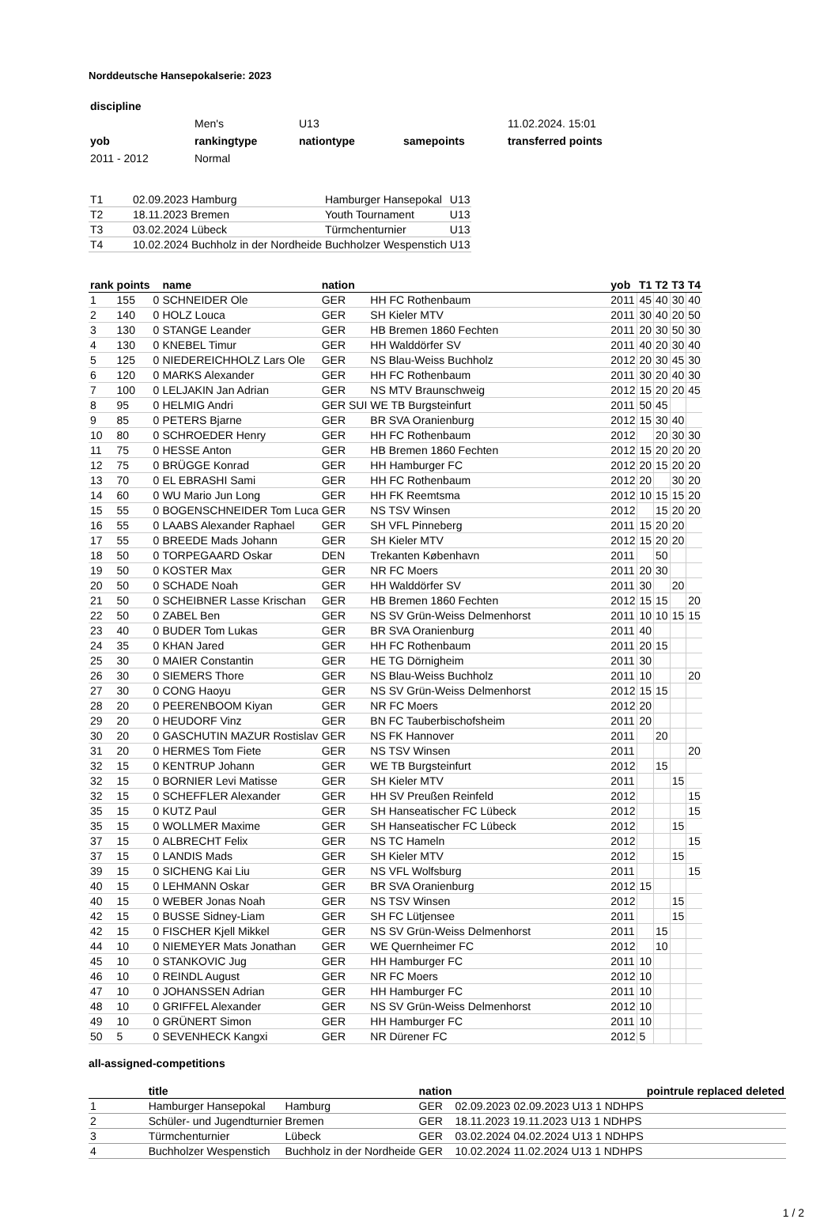Norddeutsche Hansepokalserie: 2023
| discipline | | | | |
| | Men's | U13 | | 11.02.2024. 15:01 |
| yob | rankingtype | nationtype | samepoints | transferred points |
| 2011 - 2012 | Normal | | | |
| T1 | 02.09.2023 Hamburg | Hamburger Hansepokal | U13 |
| T2 | 18.11.2023 Bremen | Youth Tournament | U13 |
| T3 | 03.02.2024 Lübeck | Türmchenturnier | U13 |
| T4 | 10.02.2024 Buchholz in der Nordheide | Buchholzer Wespenstich | U13 |
| rank | points | | name | nation | | yob | T1 | T2 | T3 | T4 |
| --- | --- | --- | --- | --- | --- | --- | --- | --- | --- | --- |
| 1 | 155 | 0 | SCHNEIDER Ole | GER | HH FC Rothenbaum | 2011 | 45 | 40 | 30 | 40 |
| 2 | 140 | 0 | HOLZ Louca | GER | SH Kieler MTV | 2011 | 30 | 40 | 20 | 50 |
| 3 | 130 | 0 | STANGE Leander | GER | HB Bremen 1860 Fechten | 2011 | 20 | 30 | 50 | 30 |
| 4 | 130 | 0 | KNEBEL Timur | GER | HH Walddörfer SV | 2011 | 40 | 20 | 30 | 40 |
| 5 | 125 | 0 | NIEDEREICHHOLZ Lars Ole | GER | NS Blau-Weiss Buchholz | 2012 | 20 | 30 | 45 | 30 |
| 6 | 120 | 0 | MARKS Alexander | GER | HH FC Rothenbaum | 2011 | 30 | 20 | 40 | 30 |
| 7 | 100 | 0 | LELJAKIN Jan Adrian | GER | NS MTV Braunschweig | 2012 | 15 | 20 | 20 | 45 |
| 8 | 95 | 0 | HELMIG Andri | GER SUI | WE TB Burgsteinfurt | 2011 | 50 | 45 | | |
| 9 | 85 | 0 | PETERS Bjarne | GER | BR SVA Oranienburg | 2012 | 15 | 30 | 40 | |
| 10 | 80 | 0 | SCHROEDER Henry | GER | HH FC Rothenbaum | 2012 | | 20 | 30 | 30 |
| 11 | 75 | 0 | HESSE Anton | GER | HB Bremen 1860 Fechten | 2012 | 15 | 20 | 20 | 20 |
| 12 | 75 | 0 | BRÜGGE Konrad | GER | HH Hamburger FC | 2012 | 20 | 15 | 20 | 20 |
| 13 | 70 | 0 | EL EBRASHI Sami | GER | HH FC Rothenbaum | 2012 | 20 | | 30 | 20 |
| 14 | 60 | 0 | WU Mario Jun Long | GER | HH FK Reemtsma | 2012 | 10 | 15 | 15 | 20 |
| 15 | 55 | 0 | BOGENSCHNEIDER Tom Luca | GER | NS TSV Winsen | 2012 | | 15 | 20 | 20 |
| 16 | 55 | 0 | LAABS Alexander Raphael | GER | SH VFL Pinneberg | 2011 | 15 | 20 | 20 | |
| 17 | 55 | 0 | BREEDE Mads Johann | GER | SH Kieler MTV | 2012 | 15 | 20 | 20 | |
| 18 | 50 | 0 | TORPEGAARD Oskar | DEN | Trekanten København | 2011 | | 50 | | |
| 19 | 50 | 0 | KOSTER Max | GER | NR FC Moers | 2011 | 20 | 30 | | |
| 20 | 50 | 0 | SCHADE Noah | GER | HH Walddörfer SV | 2011 | 30 | | 20 | |
| 21 | 50 | 0 | SCHEIBNER Lasse Krischan | GER | HB Bremen 1860 Fechten | 2012 | 15 | 15 | | 20 |
| 22 | 50 | 0 | ZABEL Ben | GER | NS SV Grün-Weiss Delmenhorst | 2011 | 10 | 10 | 15 | 15 |
| 23 | 40 | 0 | BUDER Tom Lukas | GER | BR SVA Oranienburg | 2011 | 40 | | | |
| 24 | 35 | 0 | KHAN Jared | GER | HH FC Rothenbaum | 2011 | 20 | 15 | | |
| 25 | 30 | 0 | MAIER Constantin | GER | HE TG Dörnigheim | 2011 | 30 | | | |
| 26 | 30 | 0 | SIEMERS Thore | GER | NS Blau-Weiss Buchholz | 2011 | 10 | | | 20 |
| 27 | 30 | 0 | CONG Haoyu | GER | NS SV Grün-Weiss Delmenhorst | 2012 | 15 | 15 | | |
| 28 | 20 | 0 | PEERENBOOM Kiyan | GER | NR FC Moers | 2012 | 20 | | | |
| 29 | 20 | 0 | HEUDORF Vinz | GER | BN FC Tauberbischofsheim | 2011 | 20 | | | |
| 30 | 20 | 0 | GASCHUTIN MAZUR Rostislav | GER | NS FK Hannover | 2011 | | 20 | | |
| 31 | 20 | 0 | HERMES Tom Fiete | GER | NS TSV Winsen | 2011 | | | | 20 |
| 32 | 15 | 0 | KENTRUP Johann | GER | WE TB Burgsteinfurt | 2012 | | 15 | | |
| 32 | 15 | 0 | BORNIER Levi Matisse | GER | SH Kieler MTV | 2011 | | | 15 | |
| 32 | 15 | 0 | SCHEFFLER Alexander | GER | HH SV Preußen Reinfeld | 2012 | | | | 15 |
| 35 | 15 | 0 | KUTZ Paul | GER | SH Hanseatischer FC Lübeck | 2012 | | | | 15 |
| 35 | 15 | 0 | WOLLMER Maxime | GER | SH Hanseatischer FC Lübeck | 2012 | | | 15 | |
| 37 | 15 | 0 | ALBRECHT Felix | GER | NS TC Hameln | 2012 | | | | 15 |
| 37 | 15 | 0 | LANDIS Mads | GER | SH Kieler MTV | 2012 | | | 15 | |
| 39 | 15 | 0 | SICHENG Kai Liu | GER | NS VFL Wolfsburg | 2011 | | | | 15 |
| 40 | 15 | 0 | LEHMANN Oskar | GER | BR SVA Oranienburg | 2012 | 15 | | | |
| 40 | 15 | 0 | WEBER Jonas Noah | GER | NS TSV Winsen | 2012 | | | 15 | |
| 42 | 15 | 0 | BUSSE Sidney-Liam | GER | SH FC Lütjensee | 2011 | | | 15 | |
| 42 | 15 | 0 | FISCHER Kjell Mikkel | GER | NS SV Grün-Weiss Delmenhorst | 2011 | | 15 | | |
| 44 | 10 | 0 | NIEMEYER Mats Jonathan | GER | WE Quernheimer FC | 2012 | | 10 | | |
| 45 | 10 | 0 | STANKOVIC Jug | GER | HH Hamburger FC | 2011 | 10 | | | |
| 46 | 10 | 0 | REINDL August | GER | NR FC Moers | 2012 | 10 | | | |
| 47 | 10 | 0 | JOHANSSEN Adrian | GER | HH Hamburger FC | 2011 | 10 | | | |
| 48 | 10 | 0 | GRIFFEL Alexander | GER | NS SV Grün-Weiss Delmenhorst | 2012 | 10 | | | |
| 49 | 10 | 0 | GRÜNERT Simon | GER | HH Hamburger FC | 2011 | 10 | | | |
| 50 | 5 | 0 | SEVENHECK Kangxi | GER | NR Dürener FC | 2012 | 5 | | | |
all-assigned-competitions
| | title | | nation | | pointrule replaced deleted |
| --- | --- | --- | --- | --- | --- |
| 1 | Hamburger Hansepokal | Hamburg | GER | 02.09.2023 02.09.2023 U13 1 NDHPS | |
| 2 | Schüler- und Jugendturnier | Bremen | GER | 18.11.2023 19.11.2023 U13 1 NDHPS | |
| 3 | Türmchenturnier | Lübeck | GER | 03.02.2024 04.02.2024 U13 1 NDHPS | |
| 4 | Buchholzer Wespenstich | Buchholz in der Nordheide | GER | 10.02.2024 11.02.2024 U13 1 NDHPS | |
1 / 2